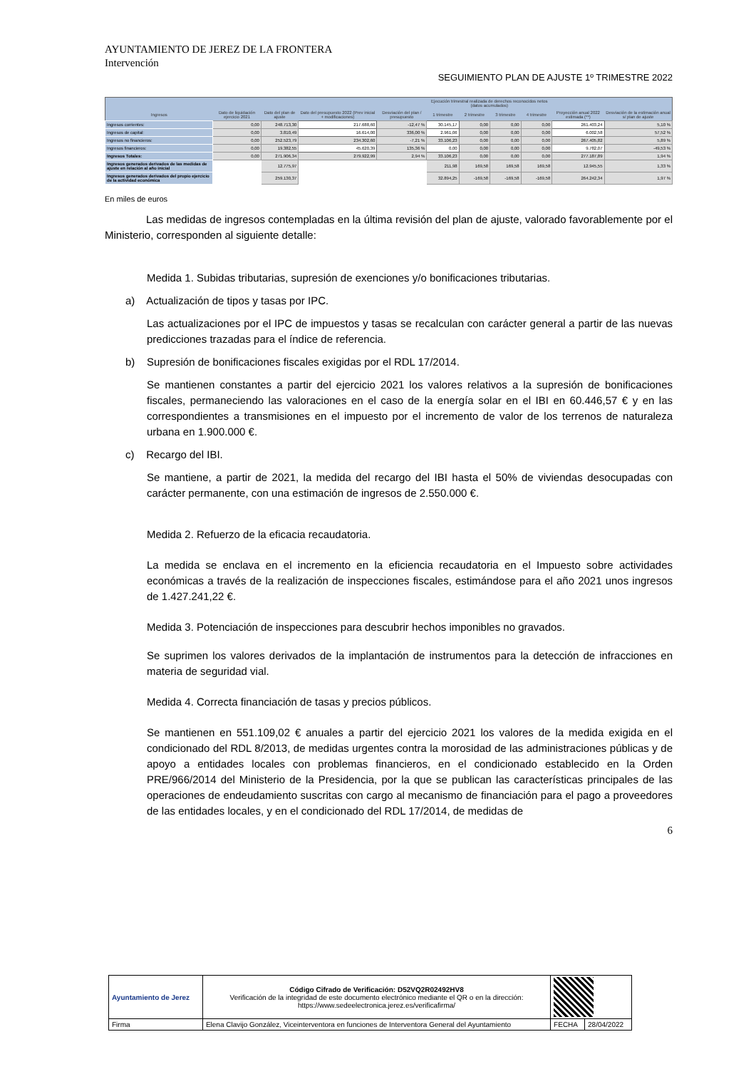AYUNTAMIENTO DE JEREZ DE LA FRONTERA
Intervención
SEGUIMIENTO PLAN DE AJUSTE 1º TRIMESTRE 2022
| | | | | | Ejecución trimestral realizada de derechos reconocidos netos (datos acumulados) | | | | | |
| --- | --- | --- | --- | --- | --- | --- | --- | --- | --- | --- |
| Ingresos | Dato de liquidación ejercicio 2021 | Dato del plan de ajuste | Dato del presupuesto 2022 (Prev inicial + modificaciones) | Desviación del plan / presupuesto | 1 trimestre | 2 trimestre | 3 trimestre | 4 trimestre | Proyección anual 2022 estimada (**) | Desviación de la estimación anual s/ plan de ajuste |
| Ingresos corrientes: | 0,00 | 248.713,30 | 217.688,60 | -12,47 % | 30.145,17 | 0,00 | 0,00 | 0,00 | 261.403,24 | 5,10 % |
| Ingresos de capital: | 0,00 | 3.810,49 | 16.614,00 | 336,00 % | 2.961,06 | 0,00 | 0,00 | 0,00 | 6.002,58 | 57,52 % |
| Ingresos no financieros: | 0,00 | 252.523,79 | 234.302,60 | -7,21 % | 33.106,23 | 0,00 | 0,00 | 0,00 | 267.405,82 | 5,89 % |
| Ingresos financieros: | 0,00 | 19.382,55 | 45.620,39 | 135,36 % | 0,00 | 0,00 | 0,00 | 0,00 | 9.782,07 | -49,53 % |
| Ingresos Totales: | 0,00 | 271.906,34 | 279.922,99 | 2,94 % | 33.106,23 | 0,00 | 0,00 | 0,00 | 277.187,89 | 1,94 % |
| Ingresos generados derivados de las medidas de ajuste en relación al año inicial | | 12.775,97 | | | 211,98 | 169,58 | 169,58 | 169,58 | 12.945,55 | 1,33 % |
| Ingresos generados derivados del propio ejercicio de la actividad económica | | 259.130,37 | | | 32.894,25 | -169,58 | -169,58 | -169,58 | 264.242,34 | 1,97 % |
En miles de euros
Las medidas de ingresos contempladas en la última revisión del plan de ajuste, valorado favorablemente por el Ministerio, corresponden al siguiente detalle:
Medida 1. Subidas tributarias, supresión de exenciones y/o bonificaciones tributarias.
a) Actualización de tipos y tasas por IPC.
Las actualizaciones por el IPC de impuestos y tasas se recalculan con carácter general a partir de las nuevas predicciones trazadas para el índice de referencia.
b) Supresión de bonificaciones fiscales exigidas por el RDL 17/2014.
Se mantienen constantes a partir del ejercicio 2021 los valores relativos a la supresión de bonificaciones fiscales, permaneciendo las valoraciones en el caso de la energía solar en el IBI en 60.446,57 € y en las correspondientes a transmisiones en el impuesto por el incremento de valor de los terrenos de naturaleza urbana en 1.900.000 €.
c) Recargo del IBI.
Se mantiene, a partir de 2021, la medida del recargo del IBI hasta el 50% de viviendas desocupadas con carácter permanente, con una estimación de ingresos de 2.550.000 €.
Medida 2. Refuerzo de la eficacia recaudatoria.
La medida se enclava en el incremento en la eficiencia recaudatoria en el Impuesto sobre actividades económicas a través de la realización de inspecciones fiscales, estimándose para el año 2021 unos ingresos de 1.427.241,22 €.
Medida 3. Potenciación de inspecciones para descubrir hechos imponibles no gravados.
Se suprimen los valores derivados de la implantación de instrumentos para la detección de infracciones en materia de seguridad vial.
Medida 4. Correcta financiación de tasas y precios públicos.
Se mantienen en 551.109,02 € anuales a partir del ejercicio 2021 los valores de la medida exigida en el condicionado del RDL 8/2013, de medidas urgentes contra la morosidad de las administraciones públicas y de apoyo a entidades locales con problemas financieros, en el condicionado establecido en la Orden PRE/966/2014 del Ministerio de la Presidencia, por la que se publican las características principales de las operaciones de endeudamiento suscritas con cargo al mecanismo de financiación para el pago a proveedores de las entidades locales, y en el condicionado del RDL 17/2014, de medidas de
6
| Ayuntamiento de Jerez | | Código Cifrado de Verificación: D52VQ2R02492HV8 Verificación de la integridad de este documento electrónico mediante el QR o en la dirección: https://www.sedeelectronica.jerez.es/verificafirma/ | | |
| Firma | Elena Clavijo González, Viceinterventora en funciones de Interventora General del Ayuntamiento | | FECHA | 28/04/2022 |